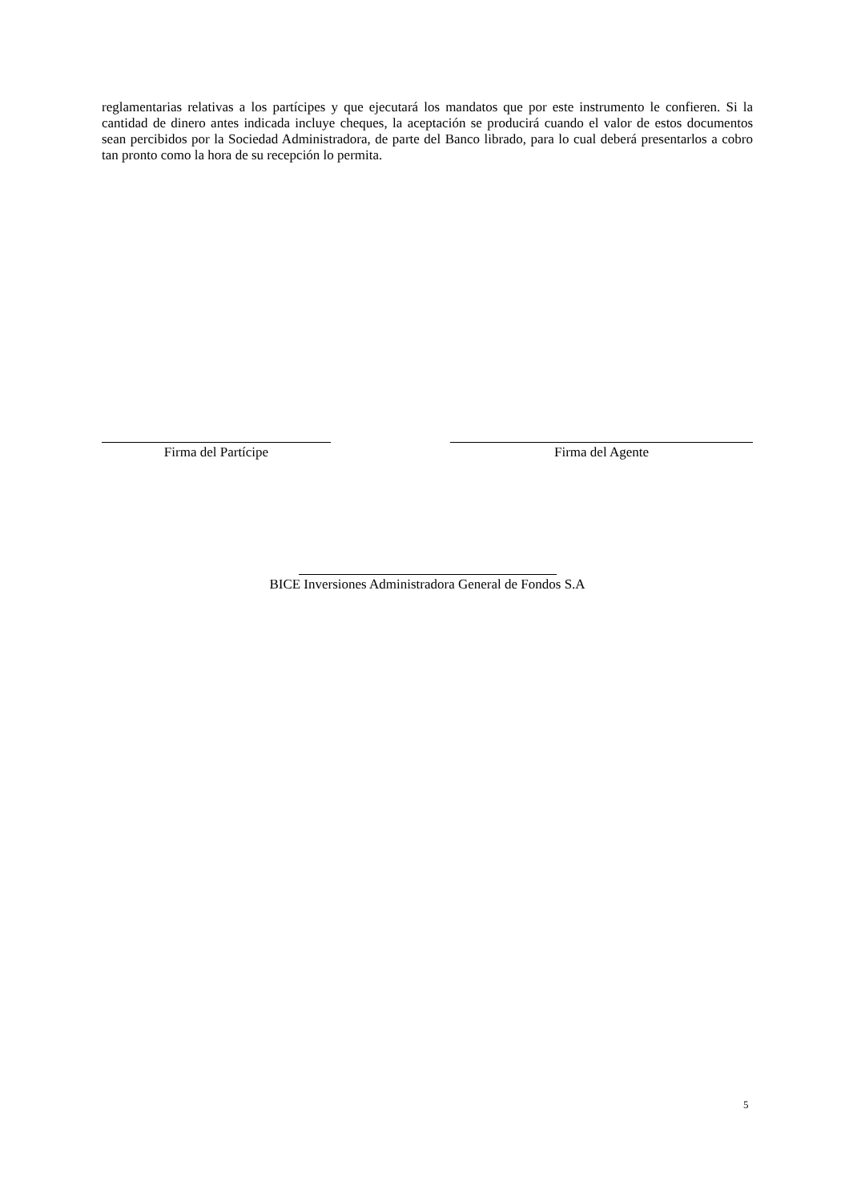reglamentarias relativas a los partícipes y que ejecutará los mandatos que por este instrumento le confieren. Si la cantidad de dinero antes indicada incluye cheques, la aceptación se producirá cuando el valor de estos documentos sean percibidos por la Sociedad Administradora, de parte del Banco librado, para lo cual deberá presentarlos a cobro tan pronto como la hora de su recepción lo permita.
Firma del Partícipe Firma del Agente
BICE Inversiones Administradora General de Fondos S.A
5